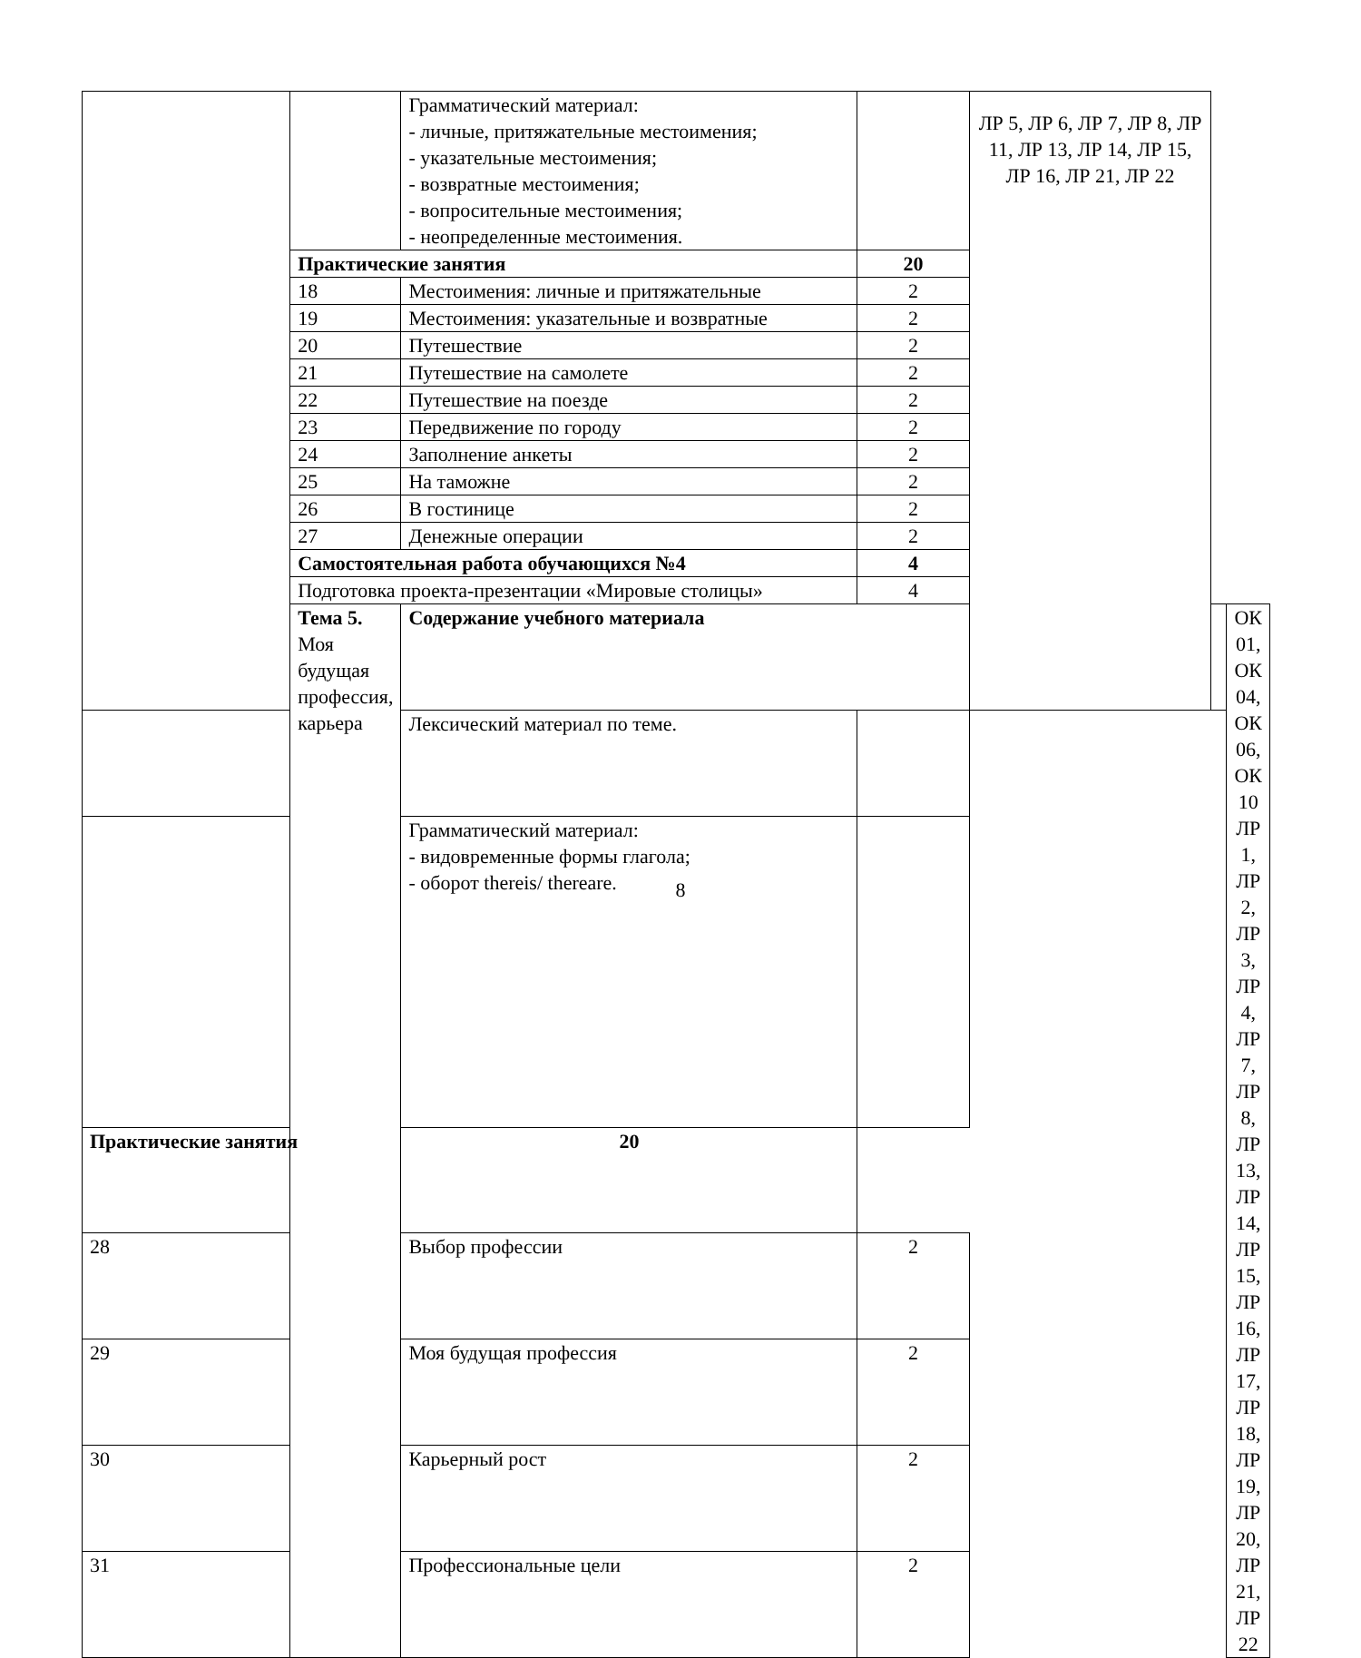| | | Грамматический материал: - личные, притяжательные местоимения; - указательные местоимения; - возвратные местоимения; - вопросительные местоимения; - неопределенные местоимения. | | ЛР 5, ЛР 6, ЛР 7, ЛР 8, ЛР 11, ЛР 13, ЛР 14, ЛР 15, ЛР 16, ЛР 21, ЛР 22 | | |
| | Практические занятия | | 20 | | | |
| | 18 | Местоимения: личные и притяжательные | 2 | | | |
| | 19 | Местоимения: указательные и возвратные | 2 | | | |
| | 20 | Путешествие | 2 | | | |
| | 21 | Путешествие на самолете | 2 | | | |
| | 22 | Путешествие на поезде | 2 | | | |
| | 23 | Передвижение по городу | 2 | | | |
| | 24 | Заполнение анкеты | 2 | | | |
| | 25 | На таможне | 2 | | | |
| | 26 | В гостинице | 2 | | | |
| | 27 | Денежные операции | 2 | | | |
| | Самостоятельная работа обучающихся №4 | | 4 | | | |
| | Подготовка проекта-презентации «Мировые столицы» | | 4 | | | |
| | Тема 5. Моя будущая профессия, карьера | Содержание учебного материала | | | | ОК 01, ОК 04, ОК 06, ОК 10 ЛР 1, ЛР 2, ЛР 3, ЛР 4, ЛР 7, ЛР 8, ЛР 13, ЛР 14, ЛР 15, ЛР 16, ЛР 17, ЛР 18, ЛР 19, ЛР 20, ЛР 21, ЛР 22 |
| | | Лексический материал по теме. | | | | |
| | | Грамматический материал: - видовременные формы глагола; - оборот thereis/ thereare. | | | | |
| Практические занятия | | 20 | | | | |
| 28 | | Выбор профессии | 2 | | | |
| 29 | | Моя будущая профессия | 2 | | | |
| 30 | | Карьерный рост | 2 | | | |
| 31 | | Профессиональные цели | 2 | | | |
8